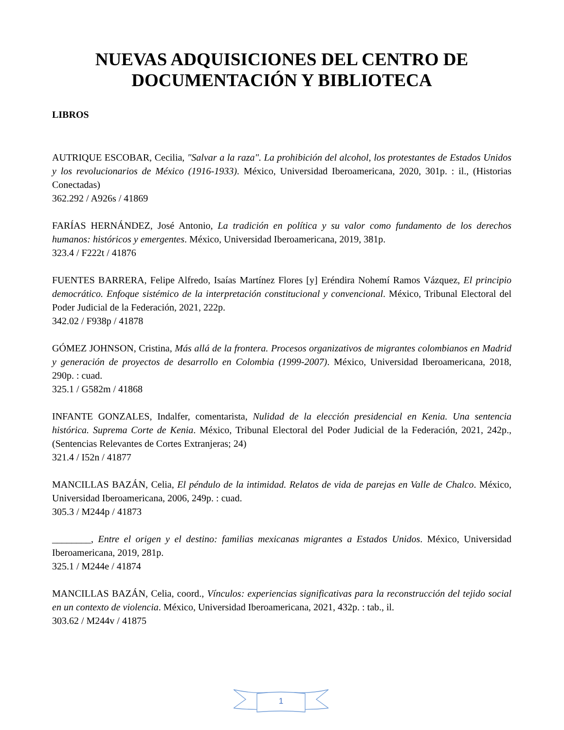NUEVAS ADQUISICIONES DEL CENTRO DE DOCUMENTACIÓN Y BIBLIOTECA
LIBROS
AUTRIQUE ESCOBAR, Cecilia, "Salvar a la raza". La prohibición del alcohol, los protestantes de Estados Unidos y los revolucionarios de México (1916-1933). México, Universidad Iberoamericana, 2020, 301p. : il., (Historias Conectadas)
362.292 / A926s / 41869
FARÍAS HERNÁNDEZ, José Antonio, La tradición en política y su valor como fundamento de los derechos humanos: históricos y emergentes. México, Universidad Iberoamericana, 2019, 381p.
323.4 / F222t / 41876
FUENTES BARRERA, Felipe Alfredo, Isaías Martínez Flores [y] Eréndira Nohemí Ramos Vázquez, El principio democrático. Enfoque sistémico de la interpretación constitucional y convencional. México, Tribunal Electoral del Poder Judicial de la Federación, 2021, 222p.
342.02 / F938p / 41878
GÓMEZ JOHNSON, Cristina, Más allá de la frontera. Procesos organizativos de migrantes colombianos en Madrid y generación de proyectos de desarrollo en Colombia (1999-2007). México, Universidad Iberoamericana, 2018, 290p. : cuad.
325.1 / G582m / 41868
INFANTE GONZALES, Indalfer, comentarista, Nulidad de la elección presidencial en Kenia. Una sentencia histórica. Suprema Corte de Kenia. México, Tribunal Electoral del Poder Judicial de la Federación, 2021, 242p., (Sentencias Relevantes de Cortes Extranjeras; 24)
321.4 / I52n / 41877
MANCILLAS BAZÁN, Celia, El péndulo de la intimidad. Relatos de vida de parejas en Valle de Chalco. México, Universidad Iberoamericana, 2006, 249p. : cuad.
305.3 / M244p / 41873
________, Entre el origen y el destino: familias mexicanas migrantes a Estados Unidos. México, Universidad Iberoamericana, 2019, 281p.
325.1 / M244e / 41874
MANCILLAS BAZÁN, Celia, coord., Vínculos: experiencias significativas para la reconstrucción del tejido social en un contexto de violencia. México, Universidad Iberoamericana, 2021, 432p. : tab., il.
303.62 / M244v / 41875
1